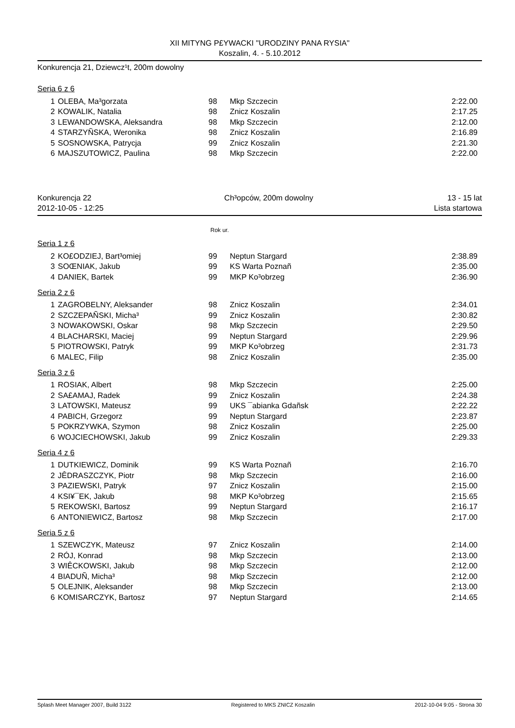XII MITYNG P£YWACKI "URODZINY PANA RYSIA"
Koszalin, 4. - 5.10.2012
Konkurencja 21, Dziewcz¹t, 200m dowolny
Seria 6 z 6
| 1 | OLEBA, Ma³gorzata | 98 | Mkp Szczecin | 2:22.00 |
| 2 | KOWALIK, Natalia | 98 | Znicz Koszalin | 2:17.25 |
| 3 | LEWANDOWSKA, Aleksandra | 98 | Mkp Szczecin | 2:12.00 |
| 4 | STARZYÑSKA, Weronika | 98 | Znicz Koszalin | 2:16.89 |
| 5 | SOSNOWSKA, Patrycja | 99 | Znicz Koszalin | 2:21.30 |
| 6 | MAJSZUTOWICZ, Paulina | 98 | Mkp Szczecin | 2:22.00 |
Konkurencja 22
2012-10-05 - 12:25 Ch³opców, 200m dowolny 13 - 15 lat
Lista startowa
Rok ur.
Seria 1 z 6
| 2 | KO£ODZIEJ, Bart³omiej | 99 | Neptun Stargard | 2:38.89 |
| 3 | SOŒNIAK, Jakub | 99 | KS Warta Poznañ | 2:35.00 |
| 4 | DANIEK, Bartek | 99 | MKP Ko³obrzeg | 2:36.90 |
Seria 2 z 6
| 1 | ZAGROBELNY, Aleksander | 98 | Znicz Koszalin | 2:34.01 |
| 2 | SZCZEPAÑSKI, Micha³ | 99 | Znicz Koszalin | 2:30.82 |
| 3 | NOWAKOWSKI, Oskar | 98 | Mkp Szczecin | 2:29.50 |
| 4 | BLACHARSKI, Maciej | 99 | Neptun Stargard | 2:29.96 |
| 5 | PIOTROWSKI, Patryk | 99 | MKP Ko³obrzeg | 2:31.73 |
| 6 | MALEC, Filip | 98 | Znicz Koszalin | 2:35.00 |
Seria 3 z 6
| 1 | ROSIAK, Albert | 98 | Mkp Szczecin | 2:25.00 |
| 2 | SA£AMAJ, Radek | 99 | Znicz Koszalin | 2:24.38 |
| 3 | LATOWSKI, Mateusz | 99 | UKS ¯abianka Gdañsk | 2:22.22 |
| 4 | PABICH, Grzegorz | 99 | Neptun Stargard | 2:23.87 |
| 5 | POKRZYWKA, Szymon | 98 | Znicz Koszalin | 2:25.00 |
| 6 | WOJCIECHOWSKI, Jakub | 99 | Znicz Koszalin | 2:29.33 |
Seria 4 z 6
| 1 | DUTKIEWICZ, Dominik | 99 | KS Warta Poznañ | 2:16.70 |
| 2 | JÊDRASZCZYK, Piotr | 98 | Mkp Szczecin | 2:16.00 |
| 3 | PAZIEWSKI, Patryk | 97 | Znicz Koszalin | 2:15.00 |
| 4 | KSI¥¯EK, Jakub | 98 | MKP Ko³obrzeg | 2:15.65 |
| 5 | REKOWSKI, Bartosz | 99 | Neptun Stargard | 2:16.17 |
| 6 | ANTONIEWICZ, Bartosz | 98 | Mkp Szczecin | 2:17.00 |
Seria 5 z 6
| 1 | SZEWCZYK, Mateusz | 97 | Znicz Koszalin | 2:14.00 |
| 2 | RÓJ, Konrad | 98 | Mkp Szczecin | 2:13.00 |
| 3 | WIÊCKOWSKI, Jakub | 98 | Mkp Szczecin | 2:12.00 |
| 4 | BIADUÑ, Micha³ | 98 | Mkp Szczecin | 2:12.00 |
| 5 | OLEJNIK, Aleksander | 98 | Mkp Szczecin | 2:13.00 |
| 6 | KOMISARCZYK, Bartosz | 97 | Neptun Stargard | 2:14.65 |
Splash Meet Manager 2007, Build 3122 Registered to MKS ZNICZ Koszalin 2012-10-04 9:05 - Strona 30